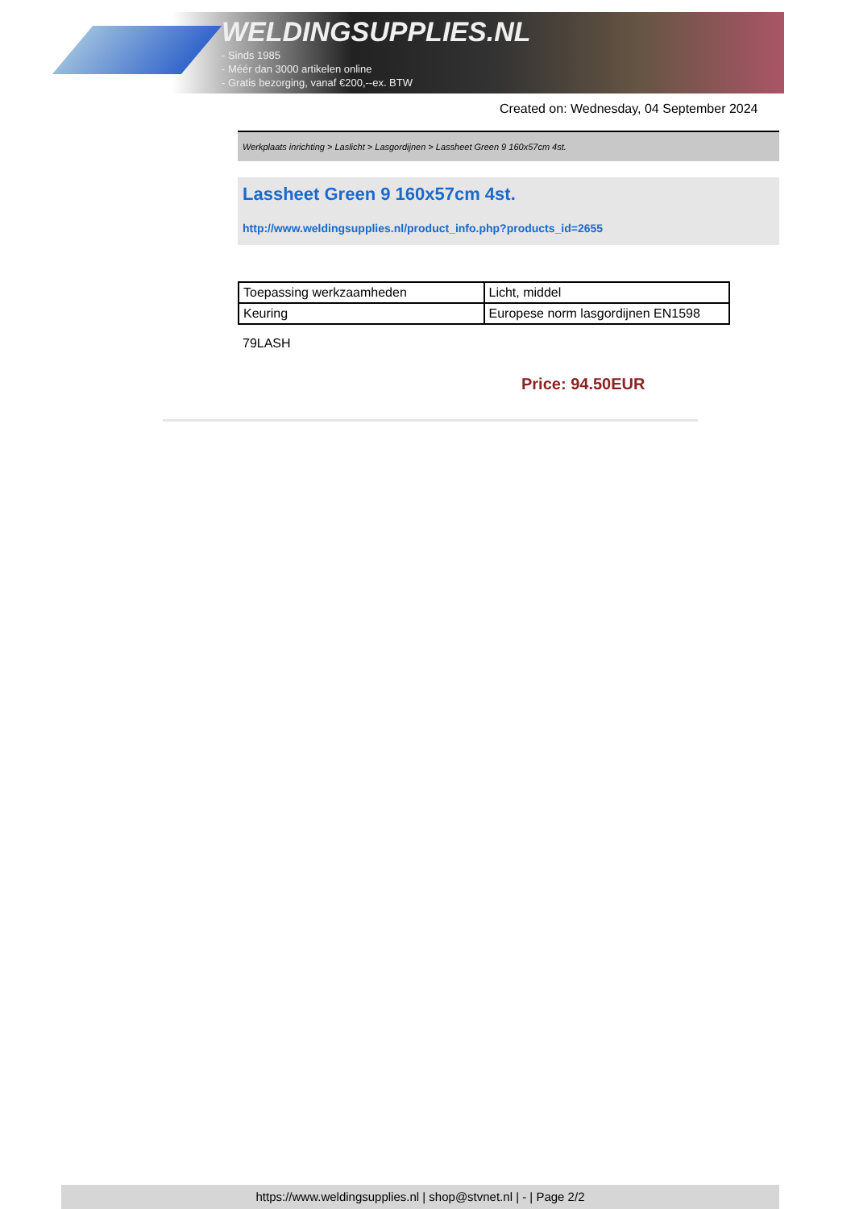WELDINGSUPPLIES.NL
- Sinds 1985
- Méér dan 3000 artikelen online
- Gratis bezorging, vanaf €200,--ex. BTW
Created on: Wednesday, 04 September 2024
Werkplaats inrichting > Laslicht > Lasgordijnen > Lassheet Green 9 160x57cm 4st.
Lassheet Green 9 160x57cm 4st.
http://www.weldingsupplies.nl/product_info.php?products_id=2655
| Toepassing werkzaamheden | Licht, middel |
| Keuring | Europese norm lasgordijnen EN1598 |
79LASH
Price: 94.50EUR
https://www.weldingsupplies.nl | shop@stvnet.nl | - | Page 2/2